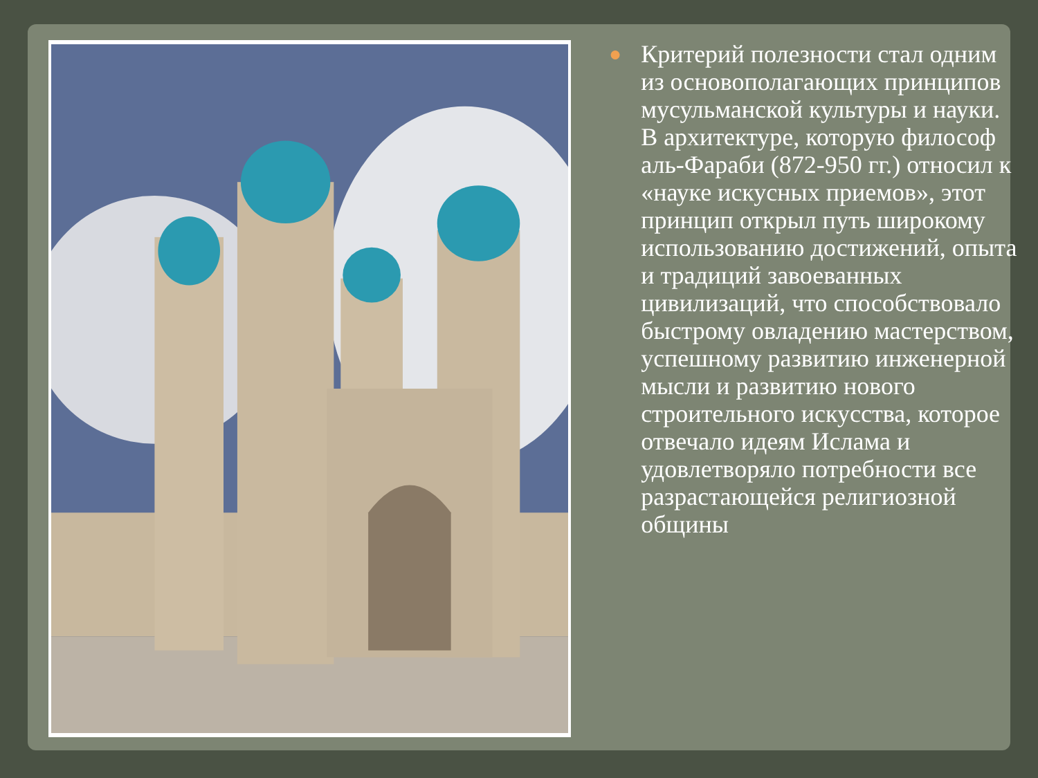●
Критерий полезности стал одним из основополагающих принципов мусульманской культуры и науки. В архитектуре, которую философ аль-Фараби (872-950 гг.) относил к «науке искусных приемов», этот принцип открыл путь широкому использованию достижений, опыта и традиций завоеванных цивилизаций, что способствовало быстрому овладению мастерством, успешному развитию инженерной мысли и развитию нового строительного искусства, которое отвечало идеям Ислама и удовлетворяло потребности все разрастающейся религиозной общины